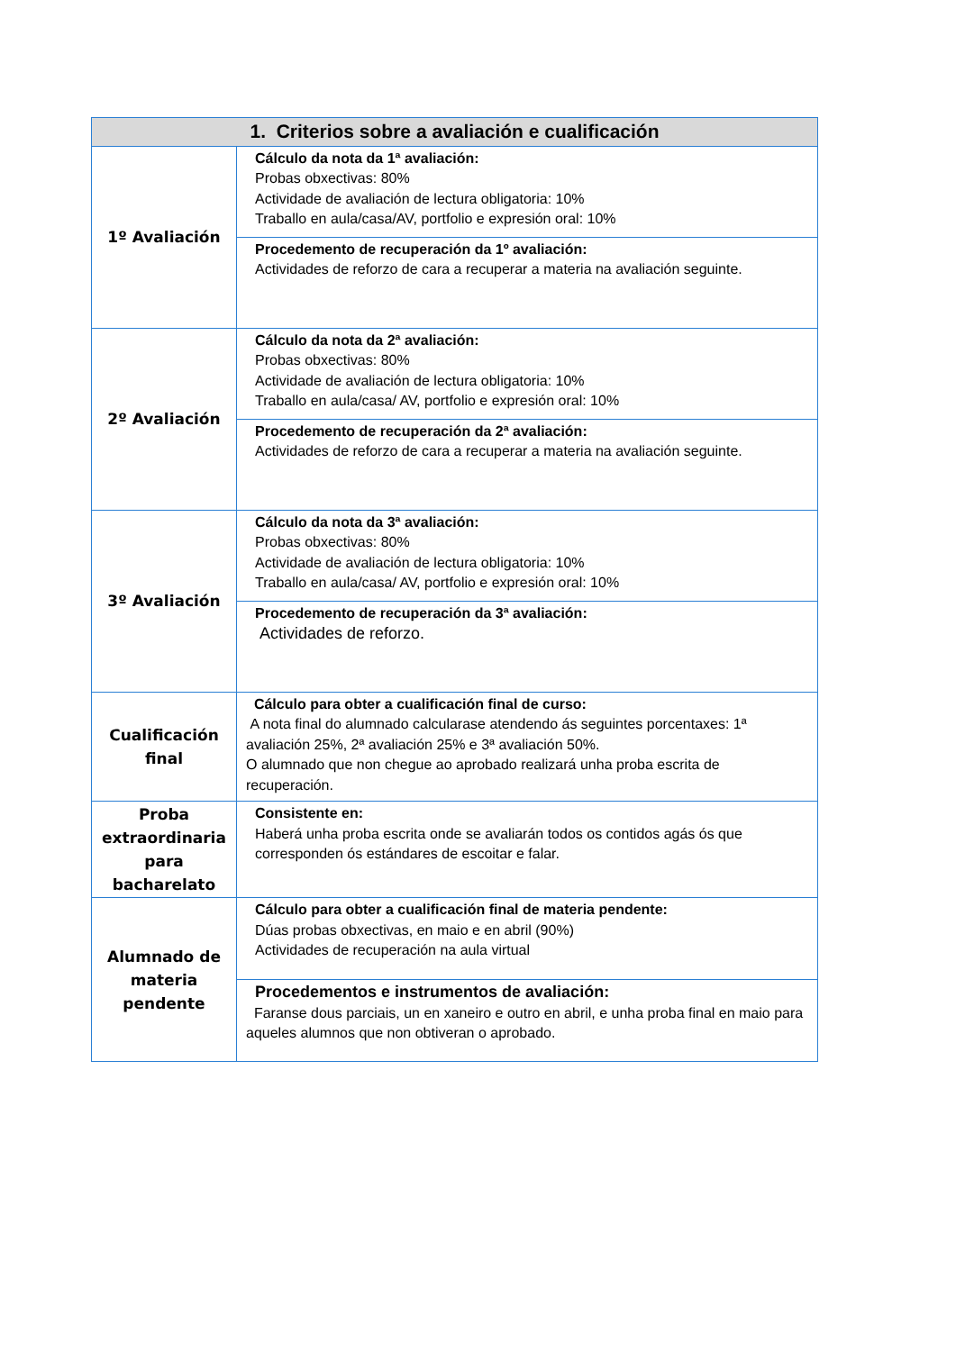| 1. Criterios sobre a avaliación e cualificación | |
| --- | --- |
| 1º Avaliación | Cálculo da nota da 1ª avaliación: Probas obxectivas: 80% Actividade de avaliación de lectura obligatoria: 10% Traballo en aula/casa/AV, portfolio e expresión oral: 10% |
| | Procedemento de recuperación da 1º avaliación: Actividades de reforzo de cara a recuperar a materia na avaliación seguinte. |
| 2º Avaliación | Cálculo da nota da 2ª avaliación: Probas obxectivas: 80% Actividade de avaliación de lectura obligatoria: 10% Traballo en aula/casa/ AV, portfolio e expresión oral: 10% |
| | Procedemento de recuperación da 2ª avaliación: Actividades de reforzo de cara a recuperar a materia na avaliación seguinte. |
| 3º Avaliación | Cálculo da nota da 3ª avaliación: Probas obxectivas: 80% Actividade de avaliación de lectura obligatoria: 10% Traballo en aula/casa/ AV, portfolio e expresión oral: 10% |
| | Procedemento de recuperación da 3ª avaliación: Actividades de reforzo. |
| Cualificación final | Cálculo para obter a cualificación final de curso: A nota final do alumnado calcularase atendendo ás seguintes porcentaxes: 1ª avaliación 25%, 2ª avaliación 25% e 3ª avaliación 50%. O alumnado que non chegue ao aprobado realizará unha proba escrita de recuperación. |
| Proba extraordinaria para bacharelato | Consistente en: Haberá unha proba escrita onde se avaliarán todos os contidos agás ós que corresponden ós estándares de escoitar e falar. |
| Alumnado de materia pendente | Cálculo para obter a cualificación final de materia pendente: Dúas probas obxectivas, en maio e en abril (90%) Actividades de recuperación na aula virtual |
| | Procedementos e instrumentos de avaliación: Faranse dous parciais, un en xaneiro e outro en abril, e unha proba final en maio para aqueles alumnos que non obtiveran o aprobado. |